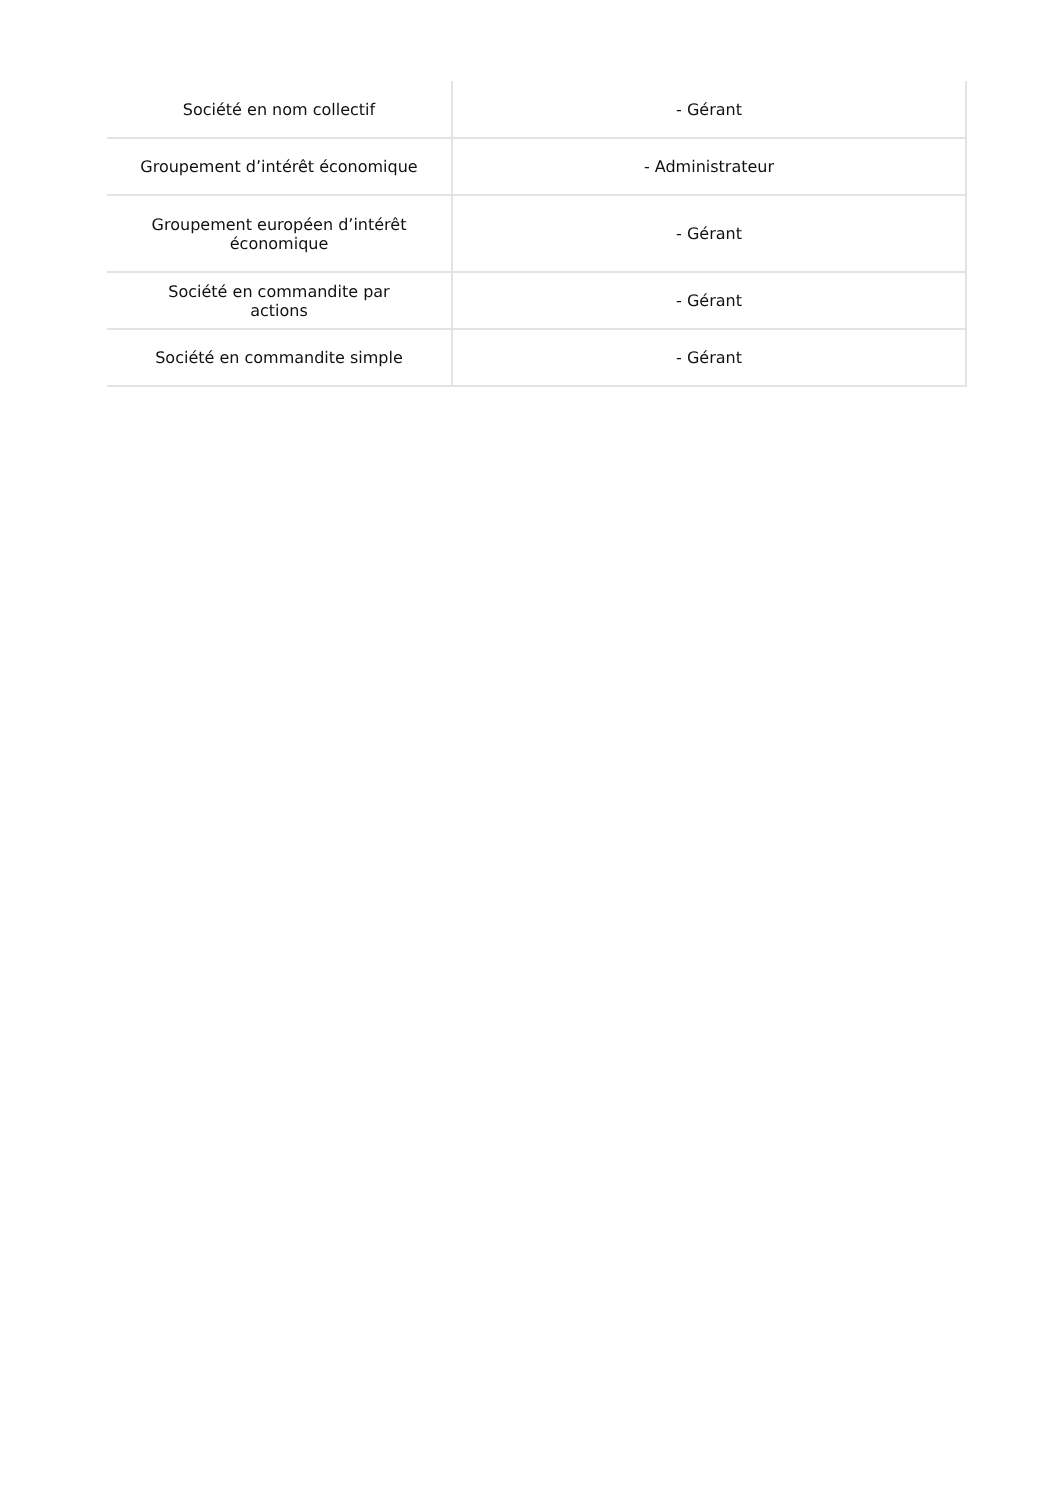| Société en nom collectif | - Gérant |
| Groupement d’intérêt économique | - Administrateur |
| Groupement européen d’intérêt économique | - Gérant |
| Société en commandite par actions | - Gérant |
| Société en commandite simple | - Gérant |